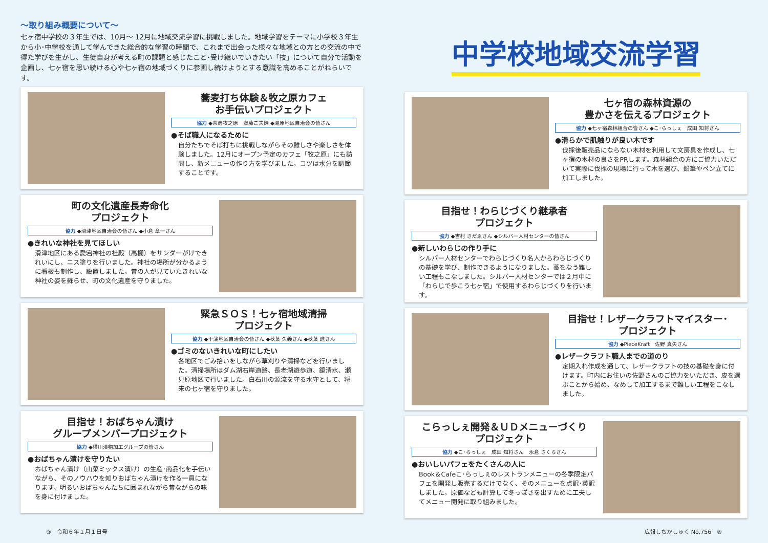～取り組み概要について～
七ヶ宿中学校の３年生では、10月～ 12月に地域交流学習に挑戦しました。地域学習をテーマに小学校３年生から小･中学校を通して学んできた総合的な学習の時間で、これまで出会った様々な地域との方との交流の中で得た学びを生かし、生徒自身が考える町の課題と感じたこと･受け継いでいきたい「技」について自分で活動を企画し、七ヶ宿を思い続ける心や七ヶ宿の地域づくりに参画し続けようとする意識を高めることがねらいです。
蕎麦打ち体験＆牧之原カフェ
お手伝いプロジェクト
協力 ◆茶房牧之原　齋藤ご夫婦 ◆湯原地区自治会の皆さん
●そば職人になるために
自分たちでそば打ちに挑戦しながらその難しさや楽しさを体験しました。12月にオープン予定のカフェ「牧之原」にも訪問し、新メニューの作り方を学びました。コツは水分を調節することです。
町の文化遺産長寿命化
プロジェクト
協力 ◆滑津地区自治会の皆さん ◆小倉 章一さん
●きれいな神社を見てほしい
滑津地区にある愛宕神社の社殿（高欄）をサンダーがけできれいにし、ニス塗りを行いました。神社の場所が分かるように看板も制作し、設置しました。昔の人が見ていたきれいな神社の姿を蘇らせ、町の文化遺産を守りました。
緊急ＳＯＳ！七ヶ宿地域清掃
プロジェクト
協力 ◆干蒲地区自治会の皆さん ◆秋葉 久義さん ◆秋葉 進さん
●ゴミのないきれいな町にしたい
各地区でごみ拾いをしながら草刈りや清掃などを行いました。清掃場所はダム湖右岸道路、長老湖遊歩道、鏡清水、瀬見原地区で行いました。白石川の源流を守る水守として、将来の七ヶ宿を守りました。
目指せ！おばちゃん漬け
グループメンバープロジェクト
協力 ◆横川漬物加工グループの皆さん
●おばちゃん漬けを守りたい
おばちゃん漬け（山菜ミックス漬け）の生産･商品化を手伝いながら、そのノウハウを知りおばちゃん漬けを作る一員になります。明るいおばちゃんたちに囲まれながら昔ながらの味を身に付けました。
中学校地域交流学習
七ヶ宿の森林資源の
豊かさを伝えるプロジェクト
協力 ◆七ヶ宿森林組合の皆さん ◆こ･らっしぇ　成田 知将さん
●滑らかで肌触りが良い木です
伐採後販売品にならない木材を利用して文房具を作成し、七ヶ宿の木材の良さをPRします。森林組合の方にご協力いただいて実際に伐採の現場に行って木を選び、鉛筆やペン立てに加工しました。
目指せ！わらじづくり継承者
プロジェクト
協力 ◆吉村 さだゑさん ◆シルバー人材センターの皆さん
●新しいわらじの作り手に
シルバー人材センターでわらじづくり名人からわらじづくりの基礎を学び、制作できるようになりました。藁をなう難しい工程もこなしました。シルバー人材センターでは２月中に「わらじで歩こう七ヶ宿」で使用するわらじづくりを行います。
目指せ！レザークラフトマイスター･
プロジェクト
協力 ◆PieceKraft　佐野 真矢さん
●レザークラフト職人までの道のり
定期入れ作成を通して、レザークラフトの技の基礎を身に付けます。町内にお住いの佐野さんのご協力をいただき、皮を選ぶことから始め、なめして加工するまで難しい工程をこなしました。
こらっしぇ開発＆ＵＤメニューづくり
プロジェクト
協力 ◆こ･らっしぇ　成田 知将さん　永倉 さくらさん
●おいしいパフェをたくさんの人に
Book＆Cafeこ･らっしぇのレストランメニューの冬季限定パフェを開発し販売するだけでなく、そのメニューを点訳･英訳しました。原価なども計算して冬っぽさを出すために工夫してメニュー開発に取り組みました。
⑨　令和６年１月１日号 広報しちかしゅく No.756　⑧